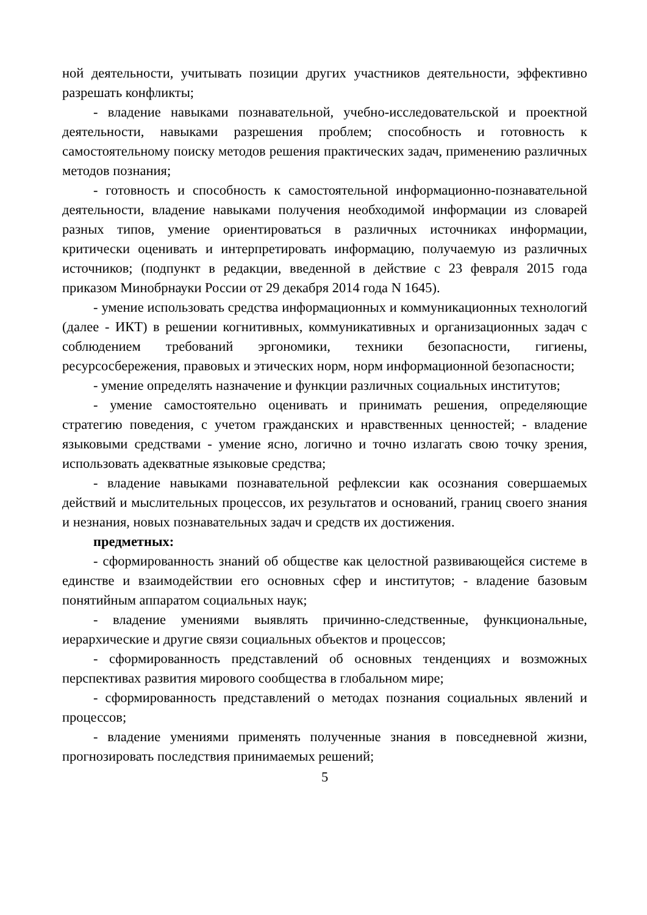ной деятельности, учитывать позиции других участников деятельности, эффективно разрешать конфликты;
- владение навыками познавательной, учебно-исследовательской и проектной деятельности, навыками разрешения проблем; способность и готовность к самостоятельному поиску методов решения практических задач, применению различных методов познания;
- готовность и способность к самостоятельной информационно-познавательной деятельности, владение навыками получения необходимой информации из словарей разных типов, умение ориентироваться в различных источниках информации, критически оценивать и интерпретировать информацию, получаемую из различных источников; (подпункт в редакции, введенной в действие с 23 февраля 2015 года приказом Минобрнауки России от 29 декабря 2014 года N 1645).
- умение использовать средства информационных и коммуникационных технологий (далее - ИКТ) в решении когнитивных, коммуникативных и организационных задач с соблюдением требований эргономики, техники безопасности, гигиены, ресурсосбережения, правовых и этических норм, норм информационной безопасности;
- умение определять назначение и функции различных социальных институтов;
- умение самостоятельно оценивать и принимать решения, определяющие стратегию поведения, с учетом гражданских и нравственных ценностей; - владение языковыми средствами - умение ясно, логично и точно излагать свою точку зрения, использовать адекватные языковые средства;
- владение навыками познавательной рефлексии как осознания совершаемых действий и мыслительных процессов, их результатов и оснований, границ своего знания и незнания, новых познавательных задач и средств их достижения.
предметных:
- сформированность знаний об обществе как целостной развивающейся системе в единстве и взаимодействии его основных сфер и институтов; - владение базовым понятийным аппаратом социальных наук;
- владение умениями выявлять причинно-следственные, функциональные, иерархические и другие связи социальных объектов и процессов;
- сформированность представлений об основных тенденциях и возможных перспективах развития мирового сообщества в глобальном мире;
- сформированность представлений о методах познания социальных явлений и процессов;
- владение умениями применять полученные знания в повседневной жизни, прогнозировать последствия принимаемых решений;
5